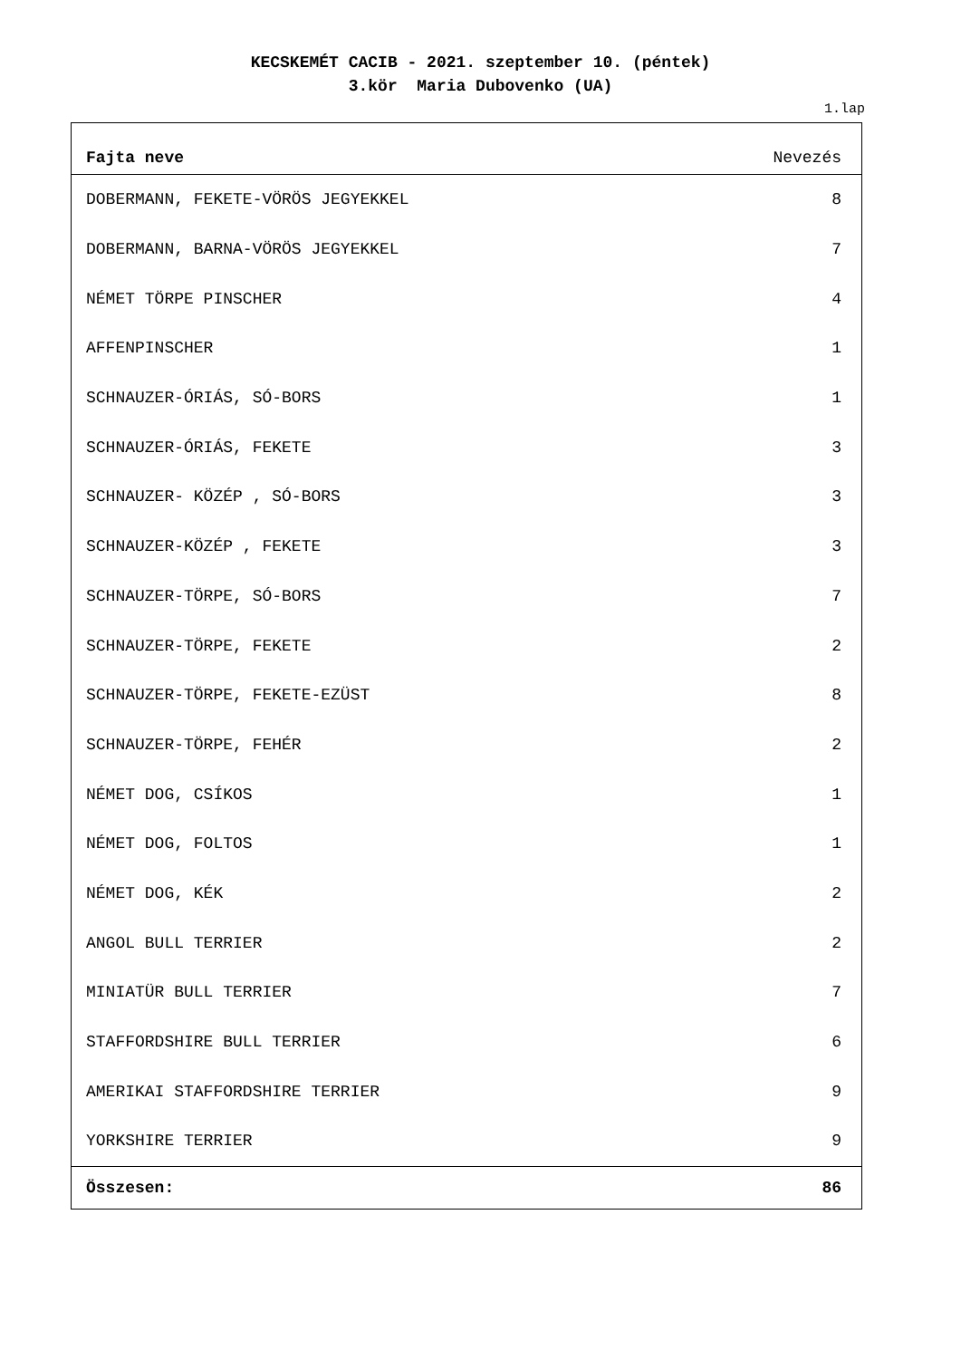KECSKEMÉT CACIB - 2021. szeptember 10. (péntek)
3.kör Maria Dubovenko (UA)
1.lap
| Fajta neve | Nevezés |
| --- | --- |
| DOBERMANN, FEKETE-VÖRÖS JEGYEKKEL | 8 |
| DOBERMANN, BARNA-VÖRÖS JEGYEKKEL | 7 |
| NÉMET TÖRPE PINSCHER | 4 |
| AFFENPINSCHER | 1 |
| SCHNAUZER-ÓRIÁS, SÓ-BORS | 1 |
| SCHNAUZER-ÓRIÁS, FEKETE | 3 |
| SCHNAUZER- KÖZÉP , SÓ-BORS | 3 |
| SCHNAUZER-KÖZÉP , FEKETE | 3 |
| SCHNAUZER-TÖRPE, SÓ-BORS | 7 |
| SCHNAUZER-TÖRPE, FEKETE | 2 |
| SCHNAUZER-TÖRPE, FEKETE-EZÜST | 8 |
| SCHNAUZER-TÖRPE, FEHÉR | 2 |
| NÉMET DOG, CSÍKOS | 1 |
| NÉMET DOG, FOLTOS | 1 |
| NÉMET DOG, KÉK | 2 |
| ANGOL BULL TERRIER | 2 |
| MINIATÜR BULL TERRIER | 7 |
| STAFFORDSHIRE BULL TERRIER | 6 |
| AMERIKAI STAFFORDSHIRE TERRIER | 9 |
| YORKSHIRE TERRIER | 9 |
| Összesen: | 86 |